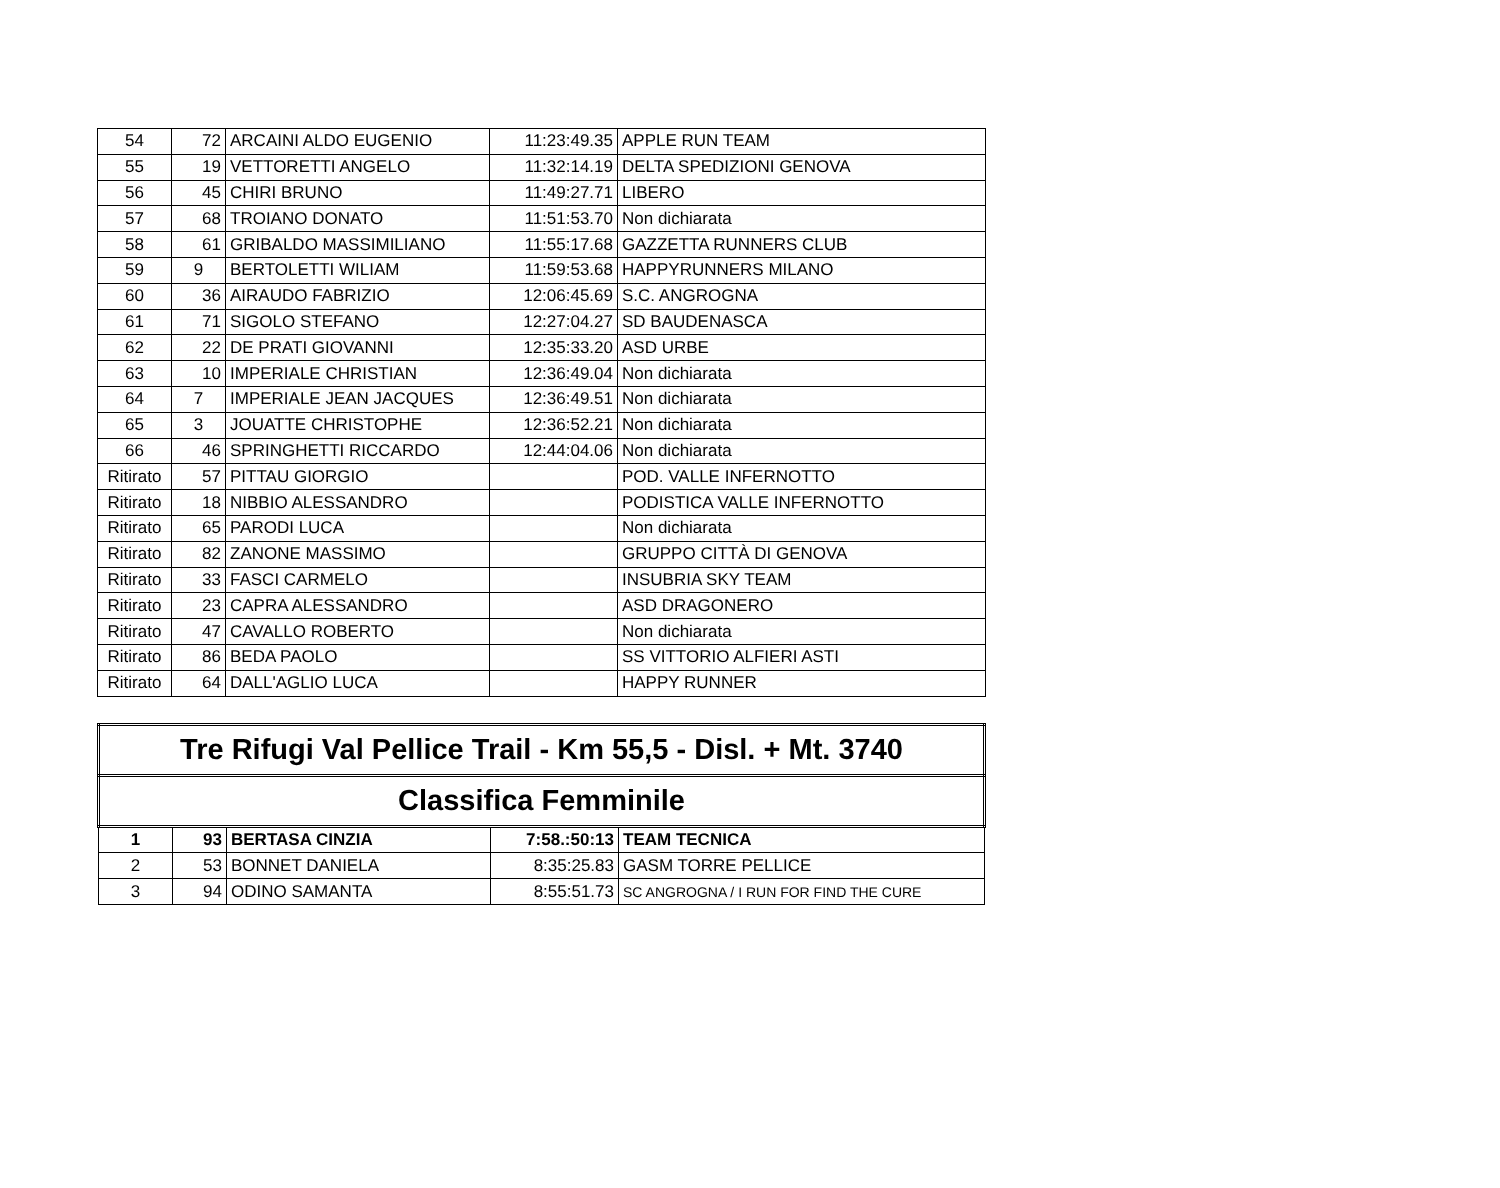| 54 | 72 | ARCAINI ALDO EUGENIO | 11:23:49.35 | APPLE RUN TEAM |
| 55 | 19 | VETTORETTI ANGELO | 11:32:14.19 | DELTA SPEDIZIONI GENOVA |
| 56 | 45 | CHIRI BRUNO | 11:49:27.71 | LIBERO |
| 57 | 68 | TROIANO DONATO | 11:51:53.70 | Non dichiarata |
| 58 | 61 | GRIBALDO MASSIMILIANO | 11:55:17.68 | GAZZETTA RUNNERS CLUB |
| 59 | 9 | BERTOLETTI WILIAM | 11:59:53.68 | HAPPYRUNNERS MILANO |
| 60 | 36 | AIRAUDO FABRIZIO | 12:06:45.69 | S.C. ANGROGNA |
| 61 | 71 | SIGOLO STEFANO | 12:27:04.27 | SD BAUDENASCA |
| 62 | 22 | DE PRATI GIOVANNI | 12:35:33.20 | ASD URBE |
| 63 | 10 | IMPERIALE CHRISTIAN | 12:36:49.04 | Non dichiarata |
| 64 | 7 | IMPERIALE JEAN JACQUES | 12:36:49.51 | Non dichiarata |
| 65 | 3 | JOUATTE CHRISTOPHE | 12:36:52.21 | Non dichiarata |
| 66 | 46 | SPRINGHETTI RICCARDO | 12:44:04.06 | Non dichiarata |
| Ritirato | 57 | PITTAU GIORGIO | | POD. VALLE INFERNOTTO |
| Ritirato | 18 | NIBBIO ALESSANDRO | | PODISTICA VALLE INFERNOTTO |
| Ritirato | 65 | PARODI LUCA | | Non dichiarata |
| Ritirato | 82 | ZANONE MASSIMO | | GRUPPO CITTÀ DI GENOVA |
| Ritirato | 33 | FASCI CARMELO | | INSUBRIA SKY TEAM |
| Ritirato | 23 | CAPRA ALESSANDRO | | ASD DRAGONERO |
| Ritirato | 47 | CAVALLO ROBERTO | | Non dichiarata |
| Ritirato | 86 | BEDA PAOLO | | SS VITTORIO ALFIERI ASTI |
| Ritirato | 64 | DALL'AGLIO LUCA | | HAPPY RUNNER |
| Tre Rifugi Val Pellice Trail - Km 55,5 - Disl. + Mt. 3740 | | | | |
| Classifica Femminile | | | | |
| 1 | 93 | BERTASA CINZIA | 7:58.:50:13 | TEAM TECNICA |
| 2 | 53 | BONNET DANIELA | 8:35:25.83 | GASM TORRE PELLICE |
| 3 | 94 | ODINO SAMANTA | 8:55:51.73 | SC ANGROGNA / I RUN FOR FIND THE CURE |